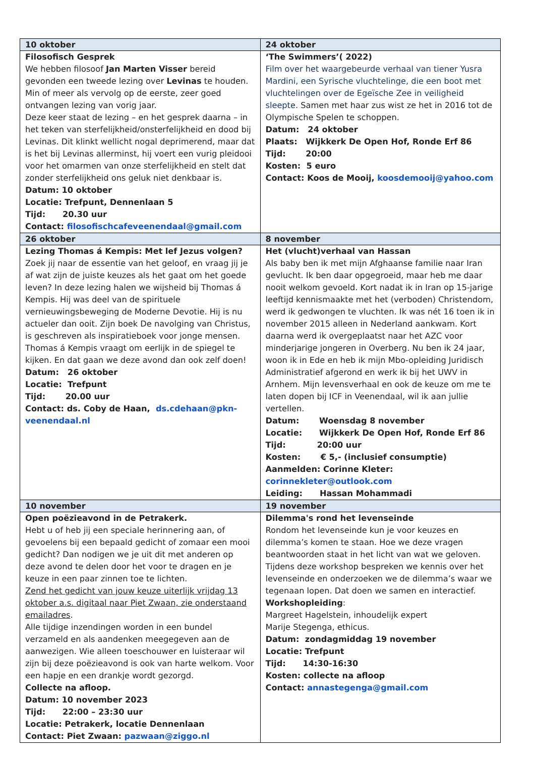| 10 oktober | 24 oktober |
| --- | --- |
| Filosofisch Gesprek We hebben filosoof Jan Marten Visser bereid gevonden een tweede lezing over Levinas te houden. Min of meer als vervolg op de eerste, zeer goed ontvangen lezing van vorig jaar. Deze keer staat de lezing – en het gesprek daarna – in het teken van sterfelijkheid/onsterfelijkheid en dood bij Levinas. Dit klinkt wellicht nogal deprimerend, maar dat is het bij Levinas allerminst, hij voert een vurig pleidooi voor het omarmen van onze sterfelijkheid en stelt dat zonder sterfelijkheid ons geluk niet denkbaar is. Datum: 10 oktober Locatie: Trefpunt, Dennenlaan 5 Tijd: 20.30 uur Contact: filosofischcafeveenendaal@gmail.com | ‘The Swimmers’( 2022) Film over het waargebeurde verhaal van tiener Yusra Mardini, een Syrische vluchtelinge, die een boot met vluchtelingen over de Egeïsche Zee in veiligheid sleepte. Samen met haar zus wist ze het in 2016 tot de Olympische Spelen te schoppen. Datum: 24 oktober Plaats: Wijkkerk De Open Hof, Ronde Erf 86 Tijd: 20:00 Kosten: 5 euro Contact: Koos de Mooij, koosdemooij@yahoo.com |
| 26 oktober | 8 november |
| Lezing Thomas á Kempis: Met lef Jezus volgen? Zoek jij naar de essentie van het geloof, en vraag jij je af wat zijn de juiste keuzes als het gaat om het goede leven? In deze lezing halen we wijsheid bij Thomas á Kempis. Hij was deel van de spirituele vernieuwingsbeweging de Moderne Devotie. Hij is nu actueler dan ooit. Zijn boek De navolging van Christus, is geschreven als inspiratieboek voor jonge mensen. Thomas á Kempis vraagt om eerlijk in de spiegel te kijken. En dat gaan we deze avond dan ook zelf doen! Datum: 26 oktober Locatie: Trefpunt Tijd: 20.00 uur Contact: ds. Coby de Haan, ds.cdehaan@pkn-veenendaal.nl | Het (vlucht)verhaal van Hassan Als baby ben ik met mijn Afghaanse familie naar Iran gevlucht. Ik ben daar opgegroeid, maar heb me daar nooit welkom gevoeld. Kort nadat ik in Iran op 15-jarige leeftijd kennismaakte met het (verboden) Christendom, werd ik gedwongen te vluchten. Ik was nét 16 toen ik in november 2015 alleen in Nederland aankwam. Kort daarna werd ik overgeplaatst naar het AZC voor minderjarige jongeren in Overberg. Nu ben ik 24 jaar, woon ik in Ede en heb ik mijn Mbo-opleiding Juridisch Administratief afgerond en werk ik bij het UWV in Arnhem. Mijn levensverhaal en ook de keuze om me te laten dopen bij ICF in Veenendaal, wil ik aan jullie vertellen. Datum: Woensdag 8 november Locatie: Wijkkerk De Open Hof, Ronde Erf 86 Tijd: 20:00 uur Kosten: € 5,- (inclusief consumptie) Aanmelden: Corinne Kleter: corinnekleter@outlook.com Leiding: Hassan Mohammadi |
| 10 november | 19 november |
| Open poëzieavond in de Petrakerk. Hebt u of heb jij een speciale herinnering aan, of gevoelens bij een bepaald gedicht of zomaar een mooi gedicht? Dan nodigen we je uit dit met anderen op deze avond te delen door het voor te dragen en je keuze in een paar zinnen toe te lichten. Zend het gedicht van jouw keuze uiterlijk vrijdag 13 oktober a.s. digitaal naar Piet Zwaan, zie onderstaand emailadres . Alle tijdige inzendingen worden in een bundel verzameld en als aandenken meegegeven aan de aanwezigen. Wie alleen toeschouwer en luisteraar wil zijn bij deze poëzieavond is ook van harte welkom. Voor een hapje en een drankje wordt gezorgd. Collecte na afloop. Datum: 10 november 2023 Tijd: 22:00 – 23:30 uur Locatie: Petrakerk, locatie Dennenlaan Contact: Piet Zwaan: pazwaan@ziggo.nl | Dilemma's rond het levenseinde Rondom het levenseinde kun je voor keuzes en dilemma’s komen te staan. Hoe we deze vragen beantwoorden staat in het licht van wat we geloven. Tijdens deze workshop bespreken we kennis over het levenseinde en onderzoeken we de dilemma’s waar we tegenaan lopen. Dat doen we samen en interactief. Workshopleiding : Margreet Hagelstein, inhoudelijk expert Marije Stegenga, ethicus. Datum: zondagmiddag 19 november Locatie: Trefpunt Tijd: 14:30-16:30 Kosten: collecte na afloop Contact: annastegenga@gmail.com |